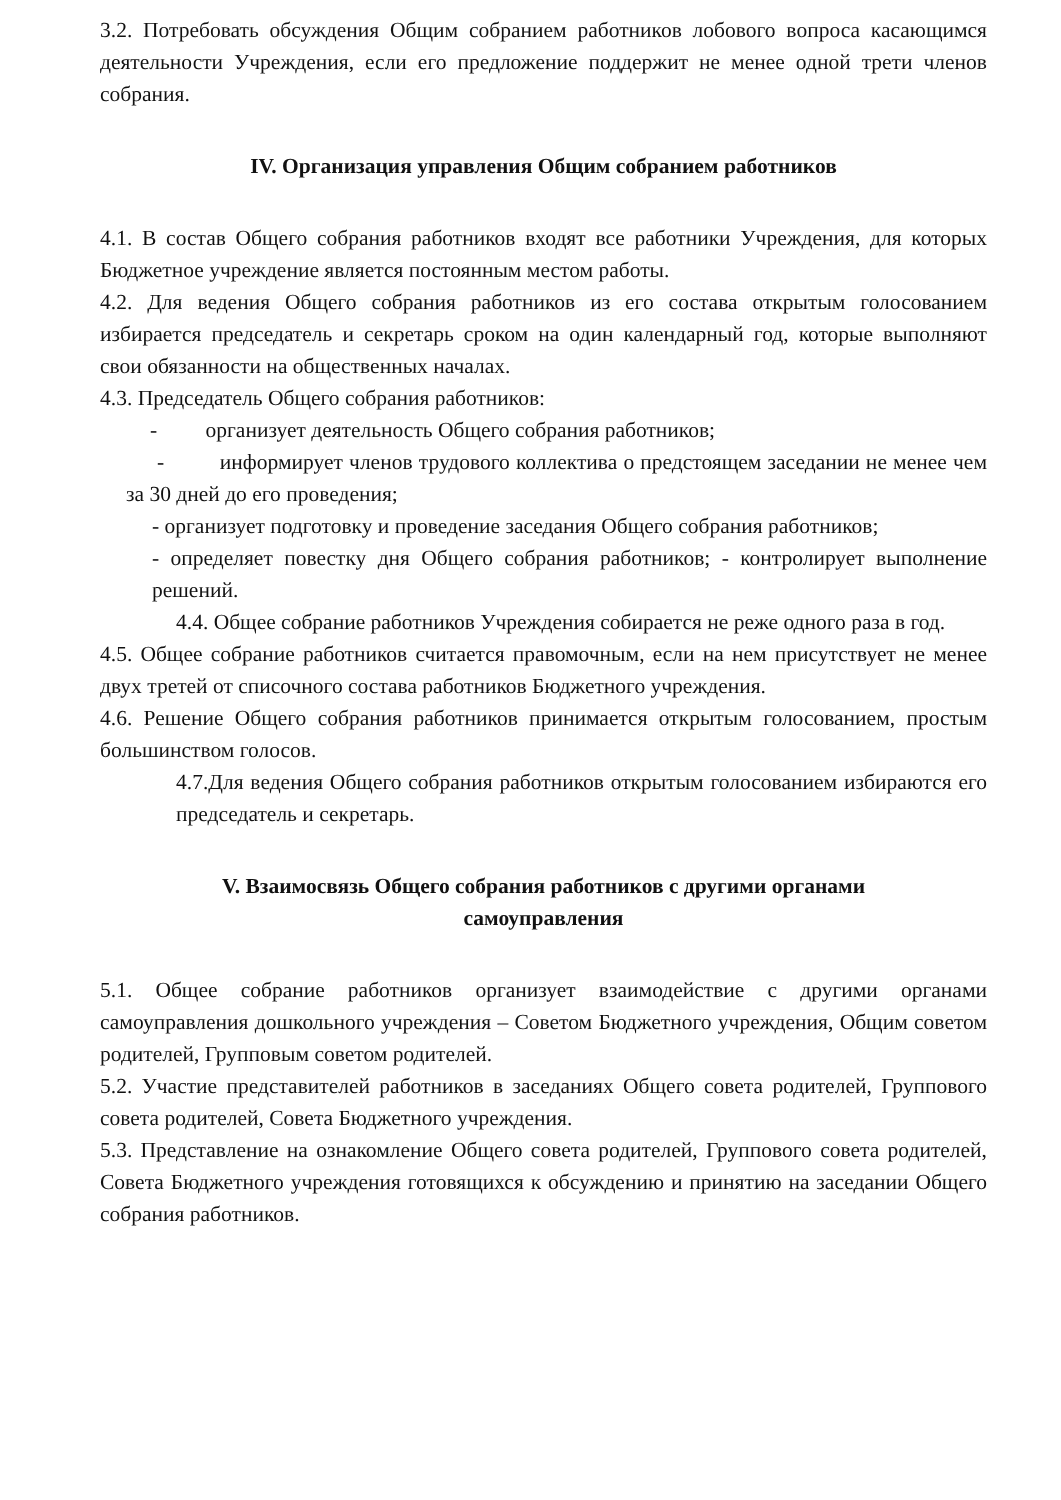3.2. Потребовать обсуждения Общим собранием работников лобового вопроса касающимся деятельности Учреждения, если его предложение поддержит не менее одной трети членов собрания.
IV. Организация управления Общим собранием работников
4.1. В состав Общего собрания работников входят все работники Учреждения, для которых Бюджетное учреждение является постоянным местом работы.
4.2. Для ведения Общего собрания работников из его состава открытым голосованием избирается председатель и секретарь сроком на один календарный год, которые выполняют свои обязанности на общественных началах.
4.3. Председатель Общего собрания работников:
- организует деятельность Общего собрания работников;
- информирует членов трудового коллектива о предстоящем заседании не менее чем за 30 дней до его проведения;
- организует подготовку и проведение заседания Общего собрания работников;
- определяет повестку дня Общего собрания работников; - контролирует выполнение решений.
4.4. Общее собрание работников Учреждения собирается не реже одного раза в год.
4.5. Общее собрание работников считается правомочным, если на нем присутствует не менее двух третей от списочного состава работников Бюджетного учреждения.
4.6. Решение Общего собрания работников принимается открытым голосованием, простым большинством голосов.
4.7.Для ведения Общего собрания работников открытым голосованием избираются его председатель и секретарь.
V. Взаимосвязь Общего собрания работников с другими органами
самоуправления
5.1. Общее собрание работников организует взаимодействие с другими органами самоуправления дошкольного учреждения – Советом Бюджетного учреждения, Общим советом родителей, Групповым советом родителей.
5.2. Участие представителей работников в заседаниях Общего совета родителей, Группового совета родителей, Совета Бюджетного учреждения.
5.3. Представление на ознакомление Общего совета родителей, Группового совета родителей, Совета Бюджетного учреждения готовящихся к обсуждению и принятию на заседании Общего собрания работников.